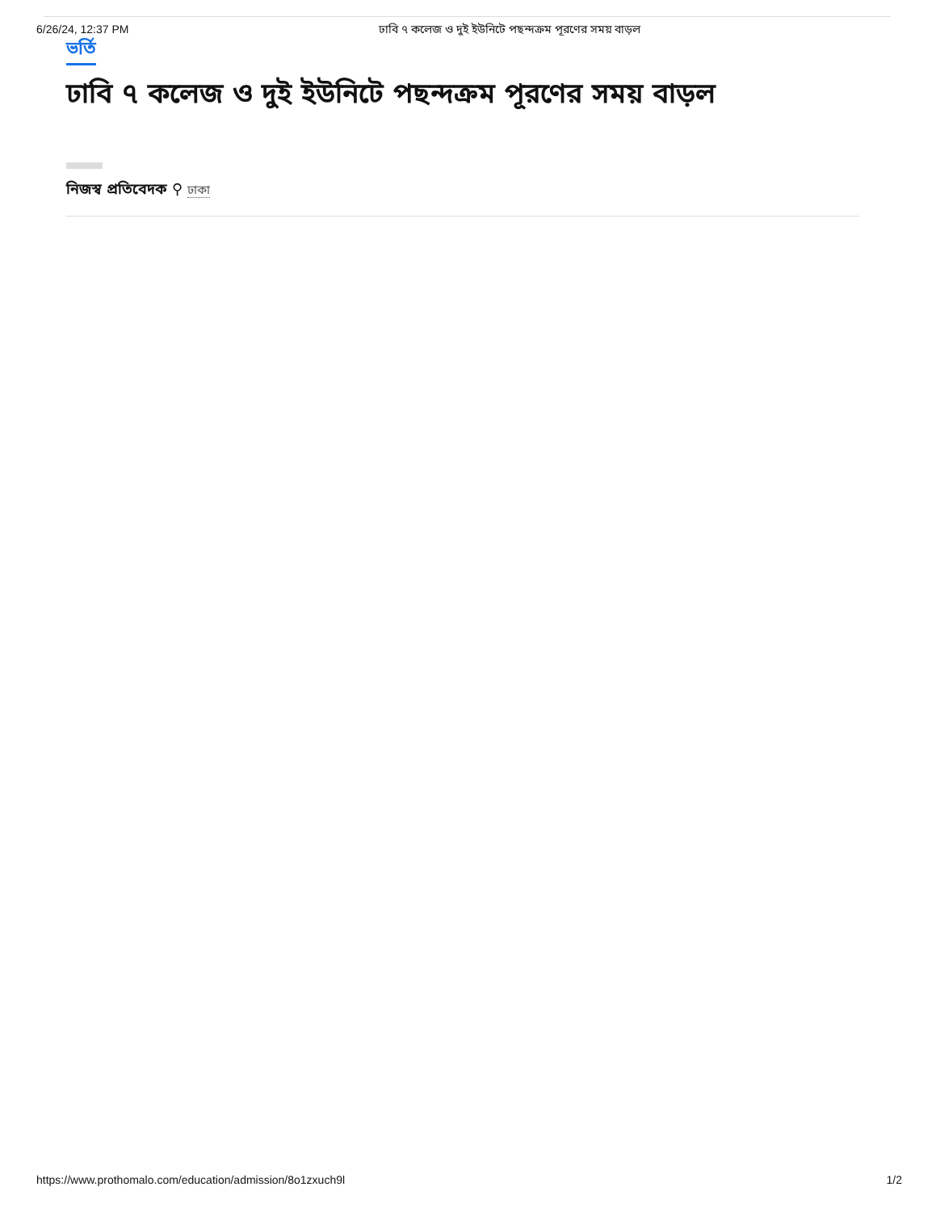6/26/24, 12:37 PM ঢাবি ৭ কলেজ ও দুই ইউনিটে পছন্দক্রম পূরণের সময় বাড়ল
ভর্তি
ঢাবি ৭ কলেজ ও দুই ইউনিটে পছন্দক্রম পূরণের সময় বাড়ল
নিজস্ব প্রতিবেদক ⚲ ঢাকা
https://www.prothomalo.com/education/admission/8o1zxuch9l 1/2